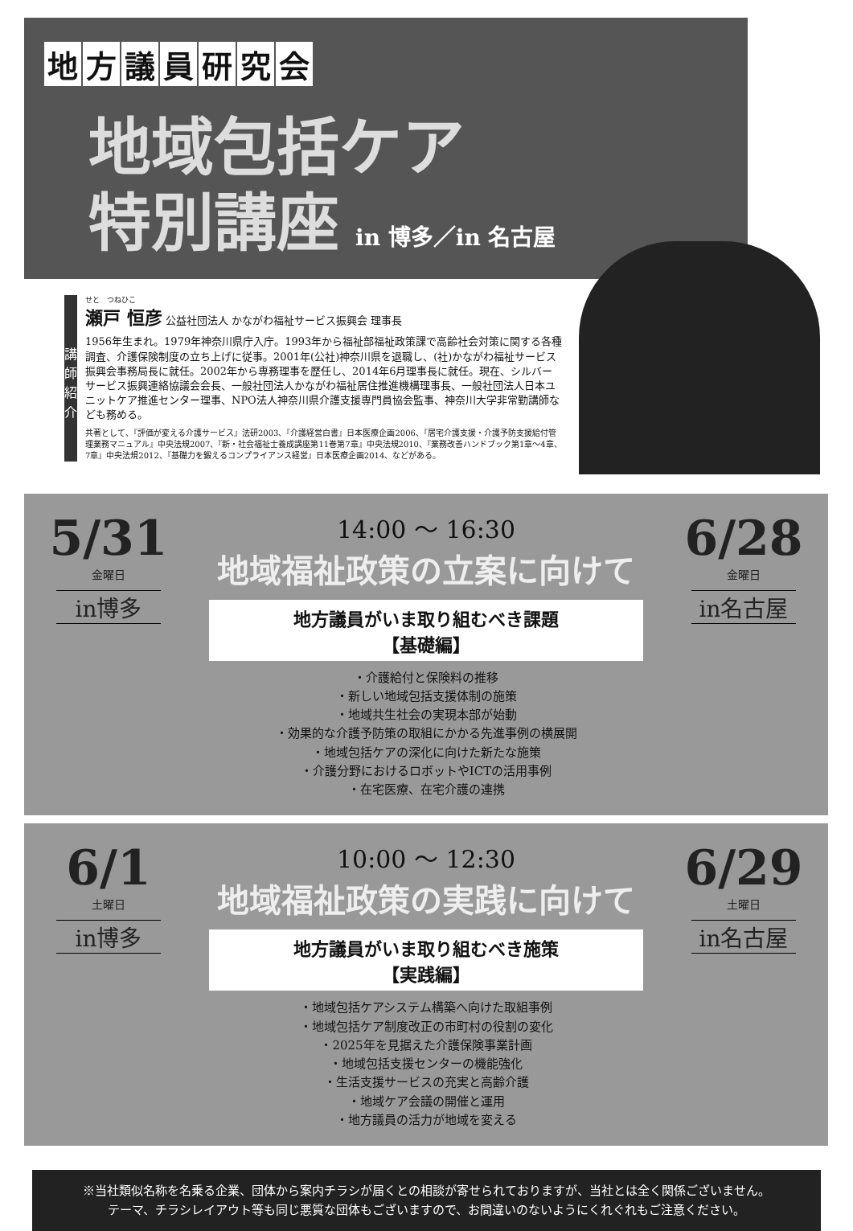地方議員研究会
地域包括ケア
特別講座 in 博多／in 名古屋
講師紹介
せと　つねひこ
瀬戸 恒彦 公益社団法人 かながわ福祉サービス振興会 理事長
1956年生まれ。1979年神奈川県庁入庁。1993年から福祉部福祉政策課で高齢社会対策に関する各種調査、介護保険制度の立ち上げに従事。2001年(公社)神奈川県を退職し、(社)かながわ福祉サービス振興会事務局長に就任。2002年から専務理事を歴任し、2014年6月理事長に就任。現在、シルバーサービス振興連絡協議会会長、一般社団法人かながわ福祉居住推進機構理事長、一般社団法人日本ユニットケア推進センター理事、NPO法人神奈川県介護支援専門員協会監事、神奈川大学非常勤講師なども務める。
共著として、『評価が変える介護サービス』法研2003、『介護経営白書』日本医療企画2006、『居宅介護支援・介護予防支援給付管理業務マニュアル』中央法規2007、『新・社会福祉士養成講座第11巻第7章』中央法規2010、『業務改善ハンドブック第1章～4章、7章』中央法規2012、『基礎力を鍛えるコンプライアンス経営』日本医療企画2014、などがある。
5/31
金曜日
in博多
14:00 ～ 16:30
地域福祉政策の立案に向けて
地方議員がいま取り組むべき課題
【基礎編】
・介護給付と保険料の推移
・新しい地域包括支援体制の施策
・地域共生社会の実現本部が始動
・効果的な介護予防策の取組にかかる先進事例の横展開
・地域包括ケアの深化に向けた新たな施策
・介護分野におけるロボットやICTの活用事例
・在宅医療、在宅介護の連携
6/28
金曜日
in名古屋
6/1
土曜日
in博多
10:00 ～ 12:30
地域福祉政策の実践に向けて
地方議員がいま取り組むべき施策
【実践編】
・地域包括ケアシステム構築へ向けた取組事例
・地域包括ケア制度改正の市町村の役割の変化
・2025年を見据えた介護保険事業計画
・地域包括支援センターの機能強化
・生活支援サービスの充実と高齢介護
・地域ケア会議の開催と運用
・地方議員の活力が地域を変える
6/29
土曜日
in名古屋
※当社類似名称を名乗る企業、団体から案内チラシが届くとの相談が寄せられておりますが、当社とは全く関係ございません。
テーマ、チラシレイアウト等も同じ悪質な団体もございますので、お間違いのないようにくれぐれもご注意ください。